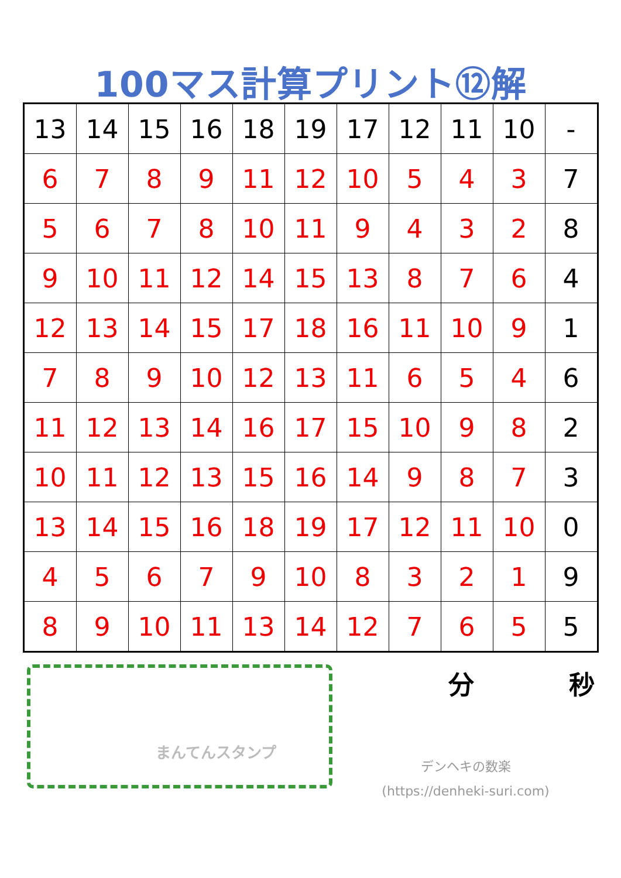100マス計算プリント⑫解
| 13 | 14 | 15 | 16 | 18 | 19 | 17 | 12 | 11 | 10 | - |
| 6 | 7 | 8 | 9 | 11 | 12 | 10 | 5 | 4 | 3 | 7 |
| 5 | 6 | 7 | 8 | 10 | 11 | 9 | 4 | 3 | 2 | 8 |
| 9 | 10 | 11 | 12 | 14 | 15 | 13 | 8 | 7 | 6 | 4 |
| 12 | 13 | 14 | 15 | 17 | 18 | 16 | 11 | 10 | 9 | 1 |
| 7 | 8 | 9 | 10 | 12 | 13 | 11 | 6 | 5 | 4 | 6 |
| 11 | 12 | 13 | 14 | 16 | 17 | 15 | 10 | 9 | 8 | 2 |
| 10 | 11 | 12 | 13 | 15 | 16 | 14 | 9 | 8 | 7 | 3 |
| 13 | 14 | 15 | 16 | 18 | 19 | 17 | 12 | 11 | 10 | 0 |
| 4 | 5 | 6 | 7 | 9 | 10 | 8 | 3 | 2 | 1 | 9 |
| 8 | 9 | 10 | 11 | 13 | 14 | 12 | 7 | 6 | 5 | 5 |
まんてんスタンプ
分 秒
デンヘキの数楽
(https://denheki-suri.com)